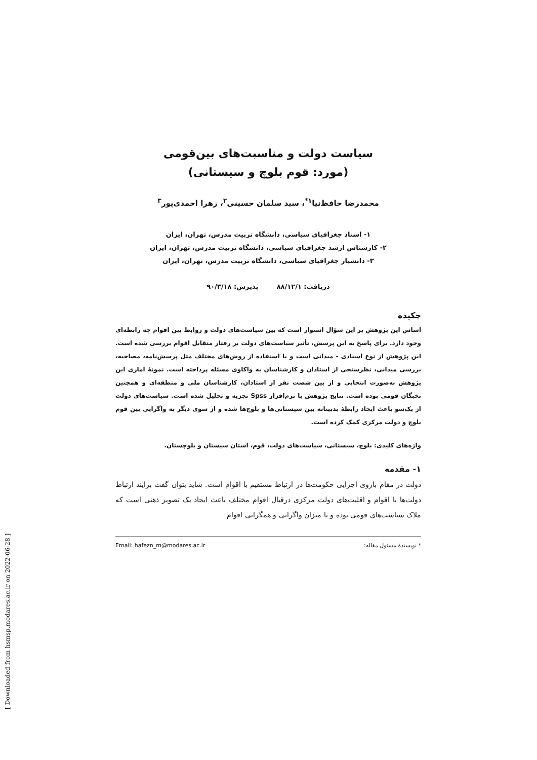سیاست دولت و مناسبت‌های بین‌قومی
(مورد: قوم بلوچ و سیستانی)
محمدرضا حافظ‌نیا<sup>۱*</sup>، سید سلمان حسینی<sup>۲</sup>، زهرا احمدی‌پور<sup>۳</sup>
۱- استاد جغرافیای سیاسی، دانشگاه تربیت مدرس، تهران، ایران
۲- کارشناس ارشد جغرافیای سیاسی، دانشگاه تربیت مدرس، تهران، ایران
۳- دانشیار جغرافیای سیاسی، دانشگاه تربیت مدرس، تهران، ایران
دریافت: ۸۸/۱۲/۱ پذیرش: ۹۰/۳/۱۸
چکیده
اساس این پژوهش بر این سؤال استوار است که بین سیاست‌های دولت و روابط بین اقوام چه رابطه‌ای وجود دارد. برای پاسخ به این پرسش، تأثیر سیاست‌های دولت بر رفتار متقابل اقوام بررسی شده است. این پژوهش از نوع اسنادی - میدانی است و با استفاده از روش‌های مختلف مثل پرسش‌نامه، مصاحبه، بررسی میدانی، نظرسنجی از استادان و کارشناسان به واکاوی مسئله پرداخته است. نمونهٔ آماری این پژوهش به‌صورت انتخابی و از بین شصت نفر از استادان، کارشناسان ملی و منطقه‌ای و همچنین نخبگان قومی بوده است. نتایج پژوهش با نرم‌افزار Spss تجزیه و تحلیل شده است. سیاست‌های دولت از یک‌سو باعث ایجاد رابطهٔ بدبینانه بین سیستانی‌ها و بلوچ‌ها شده و از سوی دیگر به واگرایی بین قوم بلوچ و دولت مرکزی کمک کرده است.
واژه‌های کلیدی: بلوچ، سیستانی، سیاست‌های دولت، قوم، استان سیستان و بلوچستان.
۱- مقدمه
دولت در مقام بازوی اجرایی حکومت‌ها در ارتباط مستقیم با اقوام است. شاید بتوان گفت برایند ارتباط دولت‌ها با اقوام و اقلیت‌های دولت مرکزی درقبال اقوام مختلف باعث ایجاد یک تصویر ذهنی است که ملاک سیاست‌های قومی بوده و با میزان واگرایی و همگرایی اقوام
* نویسندهٔ مسئول مقاله: Email: hafezn_m@modares.ac.ir
[ Downloaded from hsmsp.modares.ac.ir on 2022-06-28 ]